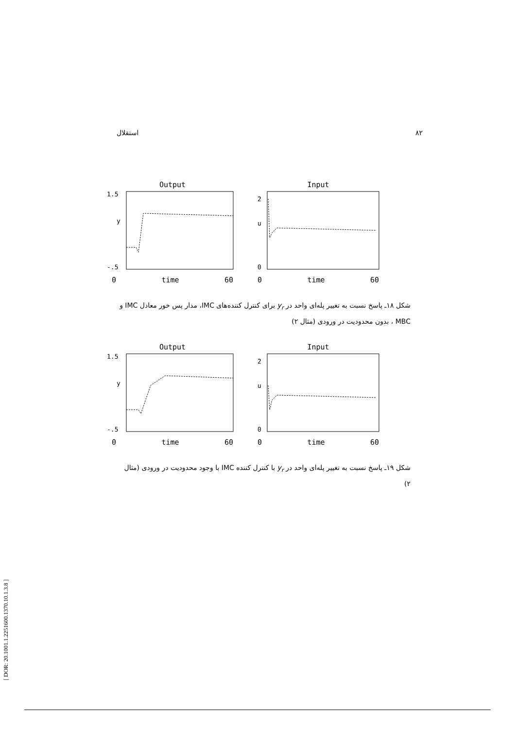استقلال ۸۲
Output
1.5
y
-.5
0 time 60
Input
2
u
0
0 time 60
شکل ۱۸ـ پاسخ نسبت به تغییر پله‌ای واحد در y<sub>r</sub> برای کنترل کننده‌های IMC، مدار پس خور معادل IMC و MBC ، بدون محدودیت در ورودی (مثال ۲)
Output
1.5
y
-.5
0 time 60
Input
2
u
0
0 time 60
شکل ۱۹ـ پاسخ نسبت به تغییر پله‌ای واحد در y<sub>r</sub> با کنترل کننده IMC با وجود محدودیت در ورودی (مثال ۲)
[ DOR: 20.1001.1.2251600.1370.10.1.3.8 ]